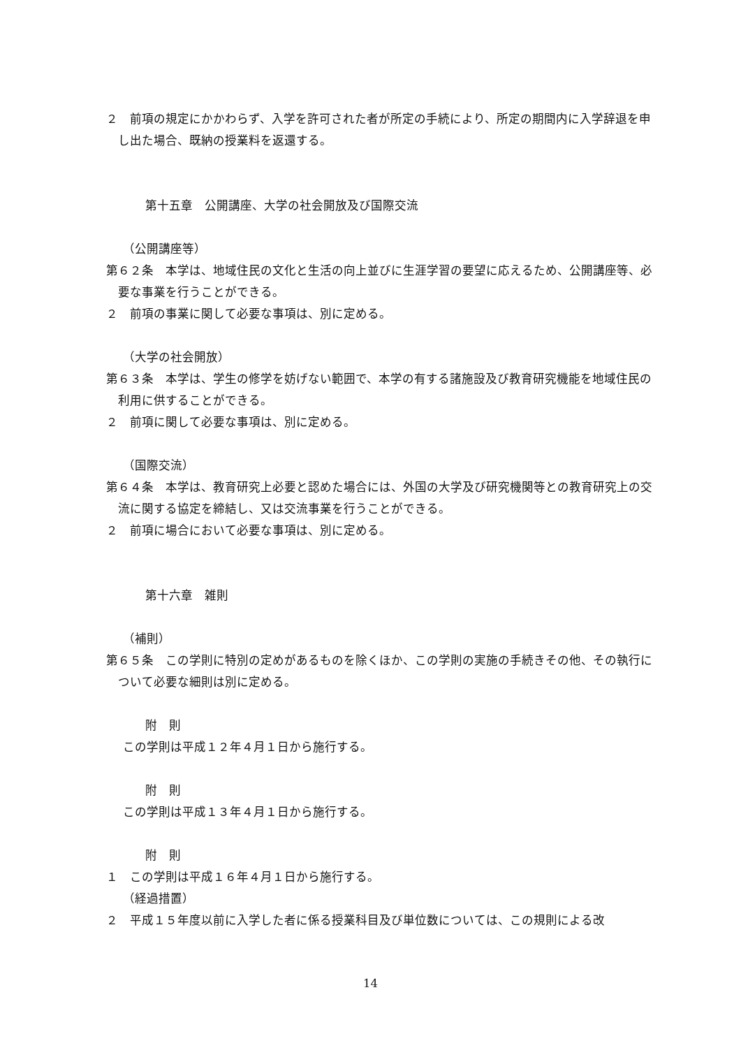２　前項の規定にかかわらず、入学を許可された者が所定の手続により、所定の期間内に入学辞退を申し出た場合、既納の授業料を返還する。
第十五章　公開講座、大学の社会開放及び国際交流
（公開講座等）
第６２条　本学は、地域住民の文化と生活の向上並びに生涯学習の要望に応えるため、公開講座等、必要な事業を行うことができる。
２　前項の事業に関して必要な事項は、別に定める。
（大学の社会開放）
第６３条　本学は、学生の修学を妨げない範囲で、本学の有する諸施設及び教育研究機能を地域住民の利用に供することができる。
２　前項に関して必要な事項は、別に定める。
（国際交流）
第６４条　本学は、教育研究上必要と認めた場合には、外国の大学及び研究機関等との教育研究上の交流に関する協定を締結し、又は交流事業を行うことができる。
２　前項に場合において必要な事項は、別に定める。
第十六章　雑則
（補則）
第６５条　この学則に特別の定めがあるものを除くほか、この学則の実施の手続きその他、その執行について必要な細則は別に定める。
附　則
この学則は平成１２年４月１日から施行する。
附　則
この学則は平成１３年４月１日から施行する。
附　則
１　この学則は平成１６年４月１日から施行する。
（経過措置）
２　平成１５年度以前に入学した者に係る授業科目及び単位数については、この規則による改
14